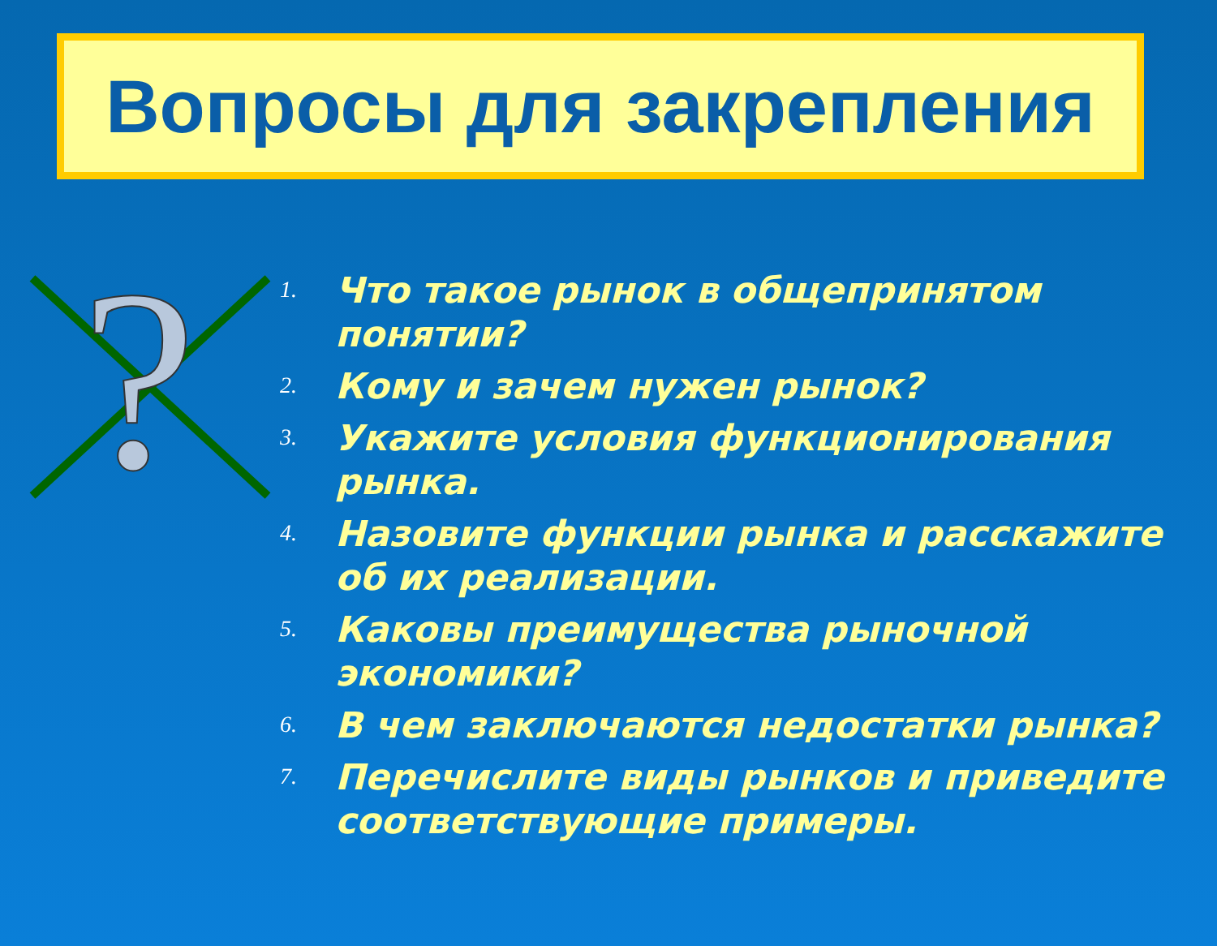Вопросы для закрепления
?
1. Что такое рынок в общепринятом понятии?
2. Кому и зачем нужен рынок?
3. Укажите условия функционирования рынка.
4. Назовите функции рынка и расскажите об их реализации.
5. Каковы преимущества рыночной экономики?
6. В чем заключаются недостатки рынка?
7. Перечислите виды рынков и приведите соответствующие примеры.